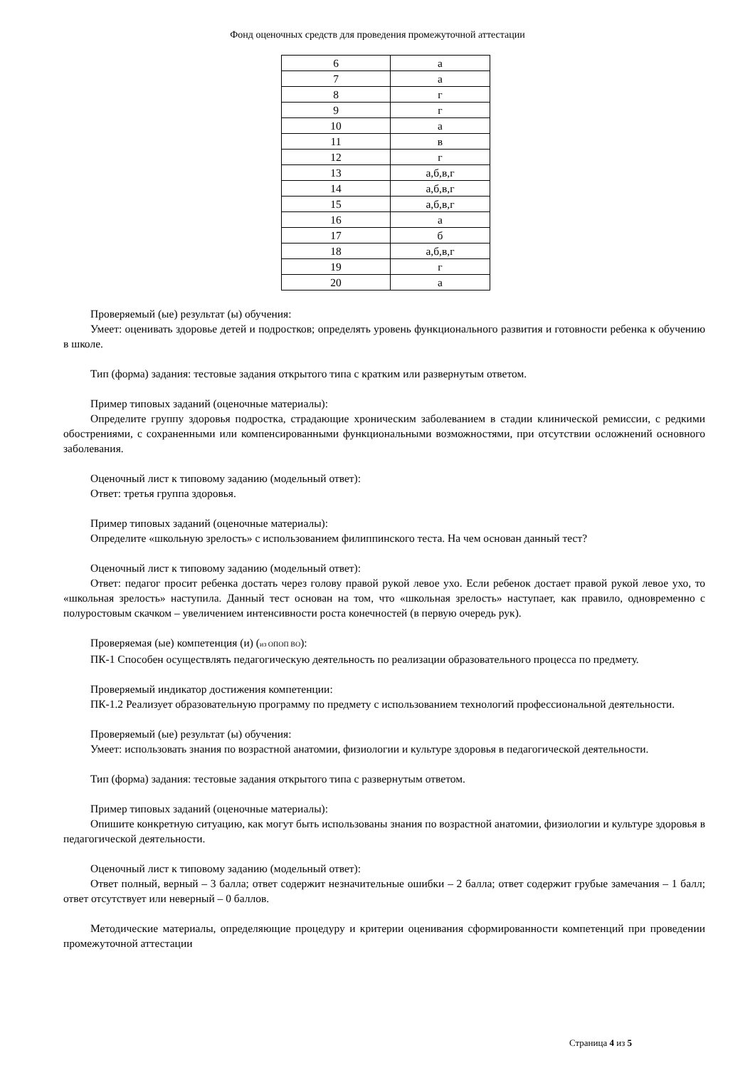Фонд оценочных средств для проведения промежуточной аттестации
| 6 | а |
| 7 | а |
| 8 | г |
| 9 | г |
| 10 | а |
| 11 | в |
| 12 | г |
| 13 | а,б,в,г |
| 14 | а,б,в,г |
| 15 | а,б,в,г |
| 16 | а |
| 17 | б |
| 18 | а,б,в,г |
| 19 | г |
| 20 | а |
Проверяемый (ые) результат (ы) обучения:
Умеет: оценивать здоровье детей и подростков; определять уровень функционального развития и готовности ребенка к обучению в школе.
Тип (форма) задания: тестовые задания открытого типа с кратким или развернутым ответом.
Пример типовых заданий (оценочные материалы):
Определите группу здоровья подростка, страдающие хроническим заболеванием в стадии клинической ремиссии, с редкими обострениями, с сохраненными или компенсированными функциональными возможностями, при отсутствии осложнений основного заболевания.
Оценочный лист к типовому заданию (модельный ответ):
Ответ: третья группа здоровья.
Пример типовых заданий (оценочные материалы):
Определите «школьную зрелость» с использованием филиппинского теста. На чем основан данный тест?
Оценочный лист к типовому заданию (модельный ответ):
Ответ: педагог просит ребенка достать через голову правой рукой левое ухо. Если ребенок достает правой рукой левое ухо, то «школьная зрелость» наступила. Данный тест основан на том, что «школьная зрелость» наступает, как правило, одновременно с полуростовым скачком – увеличением интенсивности роста конечностей (в первую очередь рук).
Проверяемая (ые) компетенция (и) (из ОПОП ВО):
ПК-1 Способен осуществлять педагогическую деятельность по реализации образовательного процесса по предмету.
Проверяемый индикатор достижения компетенции:
ПК-1.2 Реализует образовательную программу по предмету с использованием технологий профессиональной деятельности.
Проверяемый (ые) результат (ы) обучения:
Умеет: использовать знания по возрастной анатомии, физиологии и культуре здоровья в педагогической деятельности.
Тип (форма) задания: тестовые задания открытого типа с развернутым ответом.
Пример типовых заданий (оценочные материалы):
Опишите конкретную ситуацию, как могут быть использованы знания по возрастной анатомии, физиологии и культуре здоровья в педагогической деятельности.
Оценочный лист к типовому заданию (модельный ответ):
Ответ полный, верный – 3 балла; ответ содержит незначительные ошибки – 2 балла; ответ содержит грубые замечания – 1 балл; ответ отсутствует или неверный – 0 баллов.
Методические материалы, определяющие процедуру и критерии оценивания сформированности компетенций при проведении промежуточной аттестации
Страница 4 из 5